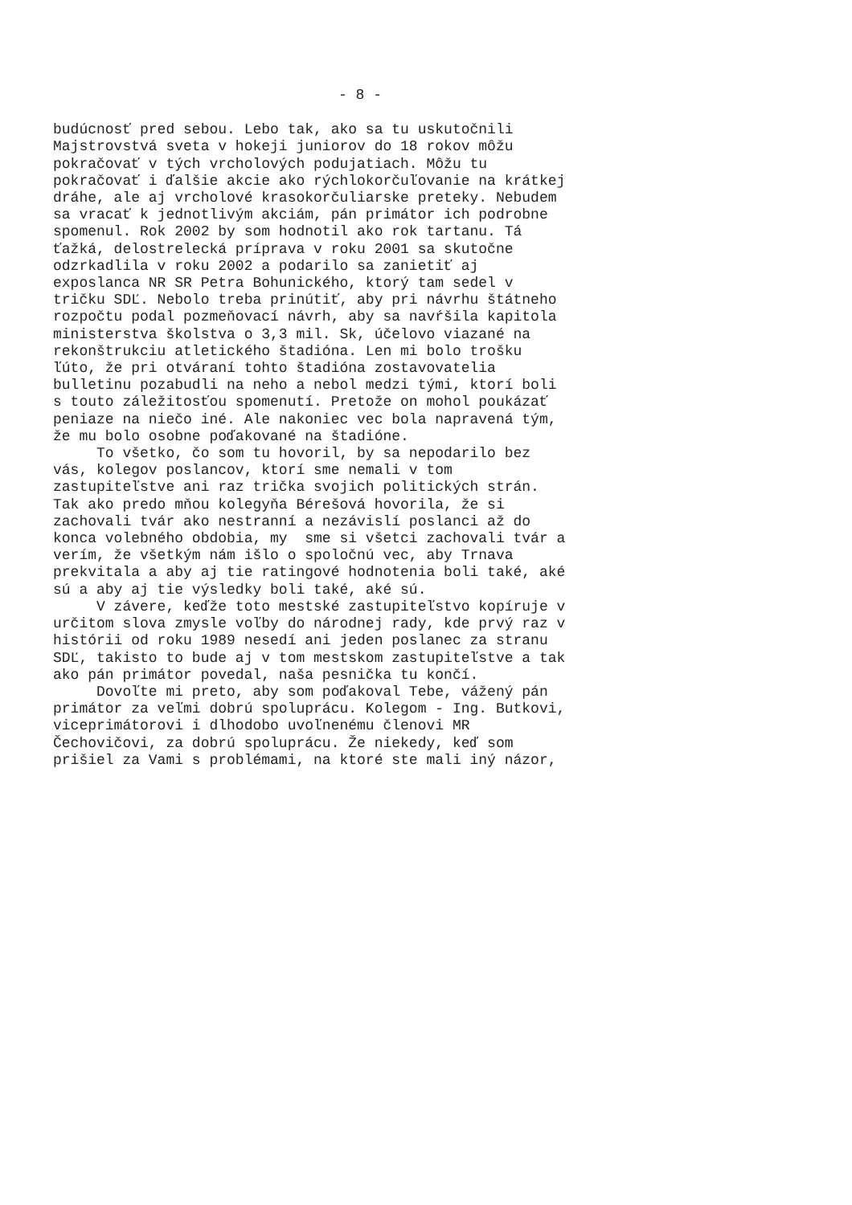- 8 -
budúcnosť pred sebou. Lebo tak, ako sa tu uskutočnili Majstrovstvá sveta v hokeji juniorov do 18 rokov môžu pokračovať v tých vrcholových podujatiach. Môžu tu pokračovať i ďalšie akcie ako rýchlokorčuľovanie na krátkej dráhe, ale aj vrcholové krasokorčuliarske preteky. Nebudem sa vracať k jednotlivým akciám, pán primátor ich podrobne spomenul. Rok 2002 by som hodnotil ako rok tartanu. Tá ťažká, delostrelecká príprava v roku 2001 sa skutočne odzrkadlila v roku 2002 a podarilo sa zanietiť aj exposlanca NR SR Petra Bohunického, ktorý tam sedel v tričku SDĽ. Nebolo treba prinútiť, aby pri návrhu štátneho rozpočtu podal pozmeňovací návrh, aby sa navŕšila kapitola ministerstva školstva o 3,3 mil. Sk, účelovo viazané na rekonštrukciu atletického štadióna. Len mi bolo trošku ľúto, že pri otváraní tohto štadióna zostavovatelia bulletinu pozabudli na neho a nebol medzi tými, ktorí boli s touto záležitosťou spomenutí. Pretože on mohol poukázať peniaze na niečo iné. Ale nakoniec vec bola napravená tým, že mu bolo osobne poďakované na štadióne. To všetko, čo som tu hovoril, by sa nepodarilo bez vás, kolegov poslancov, ktorí sme nemali v tom zastupiteľstve ani raz trička svojich politických strán. Tak ako predo mňou kolegyňa Bérešová hovorila, že si zachovali tvár ako nestranní a nezávislí poslanci až do konca volebného obdobia, my sme si všetci zachovali tvár a verím, že všetkým nám išlo o spoločnú vec, aby Trnava prekvitala a aby aj tie ratingové hodnotenia boli také, aké sú a aby aj tie výsledky boli také, aké sú. V závere, keďže toto mestské zastupiteľstvo kopíruje v určitom slova zmysle voľby do národnej rady, kde prvý raz v histórii od roku 1989 nesedí ani jeden poslanec za stranu SDĽ, takisto to bude aj v tom mestskom zastupiteľstve a tak ako pán primátor povedal, naša pesnička tu končí. Dovoľte mi preto, aby som poďakoval Tebe, vážený pán primátor za veľmi dobrú spoluprácu. Kolegom - Ing. Butkovi, viceprimátorovi i dlhodobo uvoľnenému členovi MR Čechovičovi, za dobrú spoluprácu. Že niekedy, keď som prišiel za Vami s problémami, na ktoré ste mali iný názor,